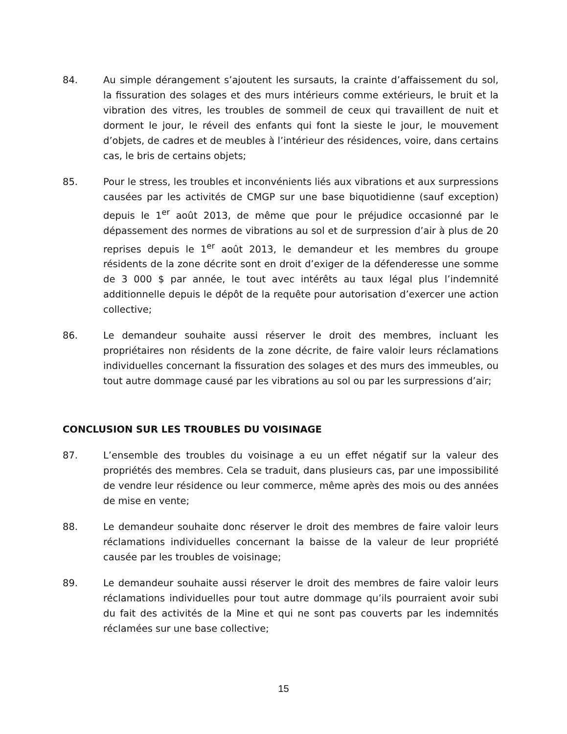84. Au simple dérangement s’ajoutent les sursauts, la crainte d’affaissement du sol, la fissuration des solages et des murs intérieurs comme extérieurs, le bruit et la vibration des vitres, les troubles de sommeil de ceux qui travaillent de nuit et dorment le jour, le réveil des enfants qui font la sieste le jour, le mouvement d’objets, de cadres et de meubles à l’intérieur des résidences, voire, dans certains cas, le bris de certains objets;
85. Pour le stress, les troubles et inconvénients liés aux vibrations et aux surpressions causées par les activités de CMGP sur une base biquotidienne (sauf exception) depuis le 1<sup>er</sup> août 2013, de même que pour le préjudice occasionné par le dépassement des normes de vibrations au sol et de surpression d’air à plus de 20 reprises depuis le 1<sup>er</sup> août 2013, le demandeur et les membres du groupe résidents de la zone décrite sont en droit d’exiger de la défenderesse une somme de 3 000 $ par année, le tout avec intérêts au taux légal plus l’indemnité additionnelle depuis le dépôt de la requête pour autorisation d’exercer une action collective;
86. Le demandeur souhaite aussi réserver le droit des membres, incluant les propriétaires non résidents de la zone décrite, de faire valoir leurs réclamations individuelles concernant la fissuration des solages et des murs des immeubles, ou tout autre dommage causé par les vibrations au sol ou par les surpressions d’air;
CONCLUSION SUR LES TROUBLES DU VOISINAGE
87. L’ensemble des troubles du voisinage a eu un effet négatif sur la valeur des propriétés des membres. Cela se traduit, dans plusieurs cas, par une impossibilité de vendre leur résidence ou leur commerce, même après des mois ou des années de mise en vente;
88. Le demandeur souhaite donc réserver le droit des membres de faire valoir leurs réclamations individuelles concernant la baisse de la valeur de leur propriété causée par les troubles de voisinage;
89. Le demandeur souhaite aussi réserver le droit des membres de faire valoir leurs réclamations individuelles pour tout autre dommage qu’ils pourraient avoir subi du fait des activités de la Mine et qui ne sont pas couverts par les indemnités réclamées sur une base collective;
15